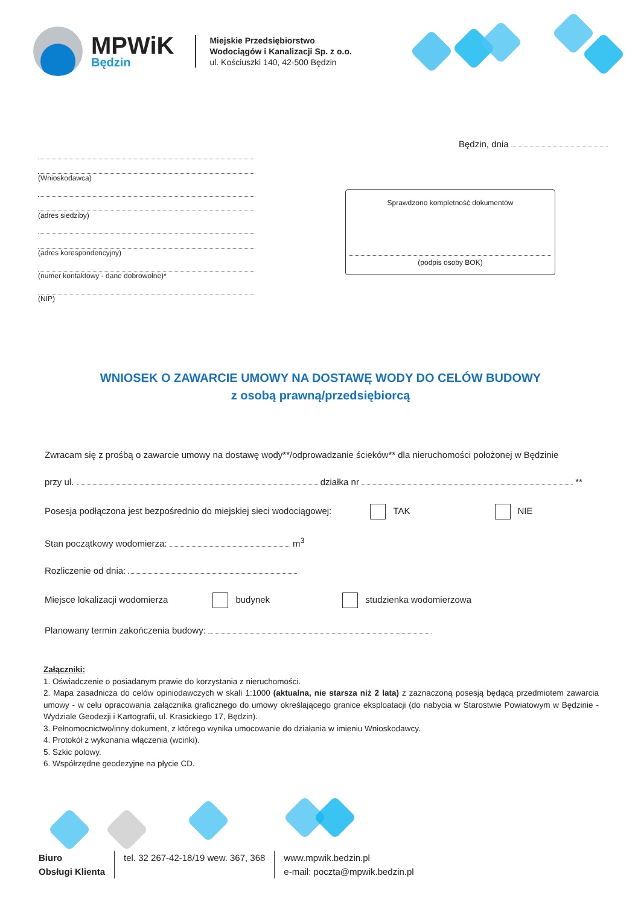MPWiK
Będzin
Miejskie Przedsiębiorstwo
Wodociągów i Kanalizacji Sp. z o.o.
ul. Kościuszki 140, 42-500 Będzin
Będzin, dnia
(Wnioskodawca)
(adres siedziby)
(adres korespondencyjny)
(numer kontaktowy - dane dobrowolne)*
(NIP)
Sprawdzono kompletność dokumentów
(podpis osoby BOK)
WNIOSEK O ZAWARCIE UMOWY NA DOSTAWĘ WODY DO CELÓW BUDOWY
z osobą prawną/przedsiębiorcą
Zwracam się z prośbą o zawarcie umowy na dostawę wody**/odprowadzanie ścieków** dla nieruchomości położonej w Będzinie
przy ul. działka nr **
Posesja podłączona jest bezpośrednio do miejskiej sieci wodociągowej: TAK NIE
Stan początkowy wodomierza: m<sup>3</sup>
Rozliczenie od dnia:
Miejsce lokalizacji wodomierza budynek studzienka wodomierzowa
Planowany termin zakończenia budowy:
Załączniki:
1. Oświadczenie o posiadanym prawie do korzystania z nieruchomości.
2. Mapa zasadnicza do celów opiniodawczych w skali 1:1000 (aktualna, nie starsza niż 2 lata) z zaznaczoną posesją będącą przedmiotem zawarcia umowy - w celu opracowania załącznika graficznego do umowy określającego granice eksploatacji (do nabycia w Starostwie Powiatowym w Będzinie - Wydziale Geodezji i Kartografii, ul. Krasickiego 17, Będzin).
3. Pełnomocnictwo/inny dokument, z którego wynika umocowanie do działania w imieniu Wnioskodawcy.
4. Protokół z wykonania włączenia (wcinki).
5. Szkic polowy.
6. Współrzędne geodezyjne na płycie CD.
Biuro
Obsługi Klienta
tel. 32 267-42-18/19 wew. 367, 368
www.mpwik.bedzin.pl
e-mail: poczta@mpwik.bedzin.pl